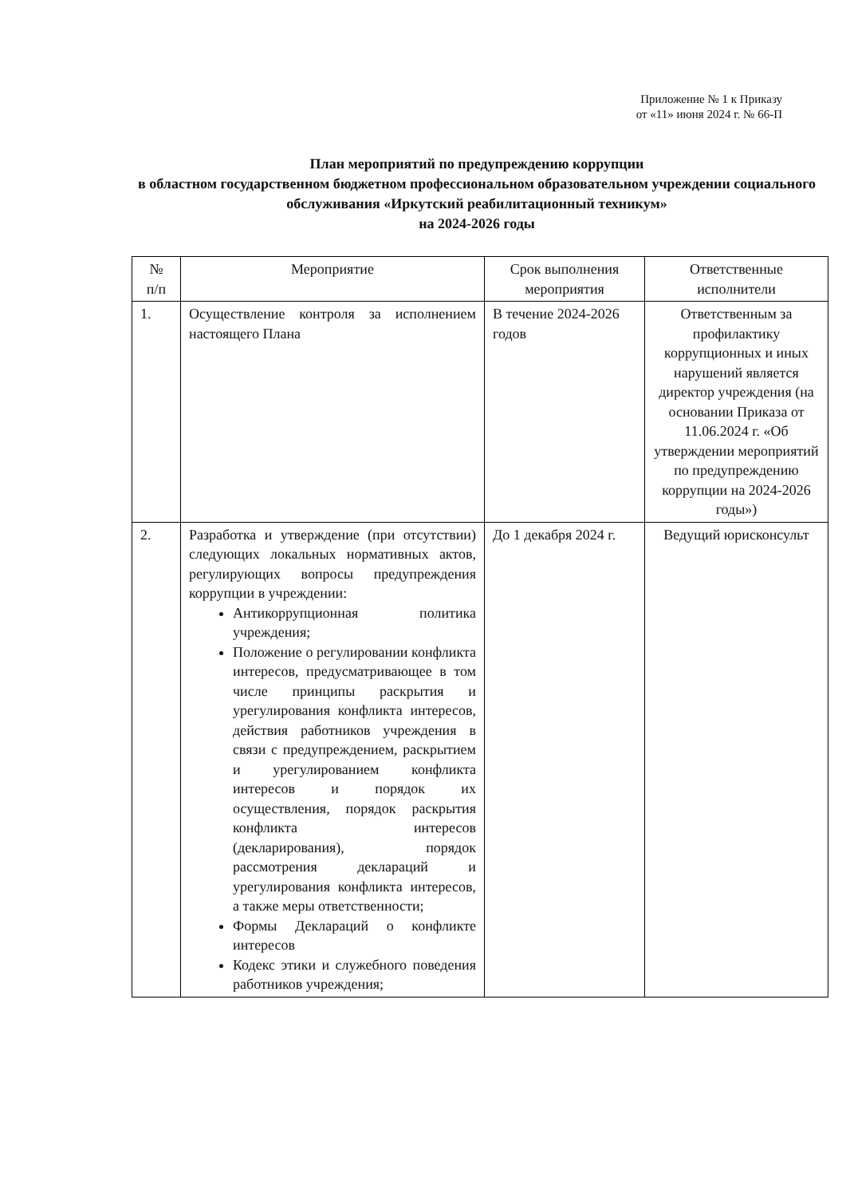Приложение № 1 к Приказу
от «11» июня 2024 г. № 66-П
План мероприятий по предупреждению коррупции
в областном государственном бюджетном профессиональном образовательном учреждении социального обслуживания «Иркутский реабилитационный техникум»
на 2024-2026 годы
| № п/п | Мероприятие | Срок выполнения мероприятия | Ответственные исполнители |
| --- | --- | --- | --- |
| 1. | Осуществление контроля за исполнением настоящего Плана | В течение 2024-2026 годов | Ответственным за профилактику коррупционных и иных нарушений является директор учреждения (на основании Приказа от 11.06.2024 г. «Об утверждении мероприятий по предупреждению коррупции на 2024-2026 годы») |
| 2. | Разработка и утверждение (при отсутствии) следующих локальных нормативных актов, регулирующих вопросы предупреждения коррупции в учреждении: Антикоррупционная политика учреждения; Положение о регулировании конфликта интересов, предусматривающее в том числе принципы раскрытия и урегулирования конфликта интересов, действия работников учреждения в связи с предупреждением, раскрытием и урегулированием конфликта интересов и порядок их осуществления, порядок раскрытия конфликта интересов (декларирования), порядок рассмотрения деклараций и урегулирования конфликта интересов, а также меры ответственности; Формы Деклараций о конфликте интересов Кодекс этики и служебного поведения работников учреждения; | До 1 декабря 2024 г. | Ведущий юрисконсульт |